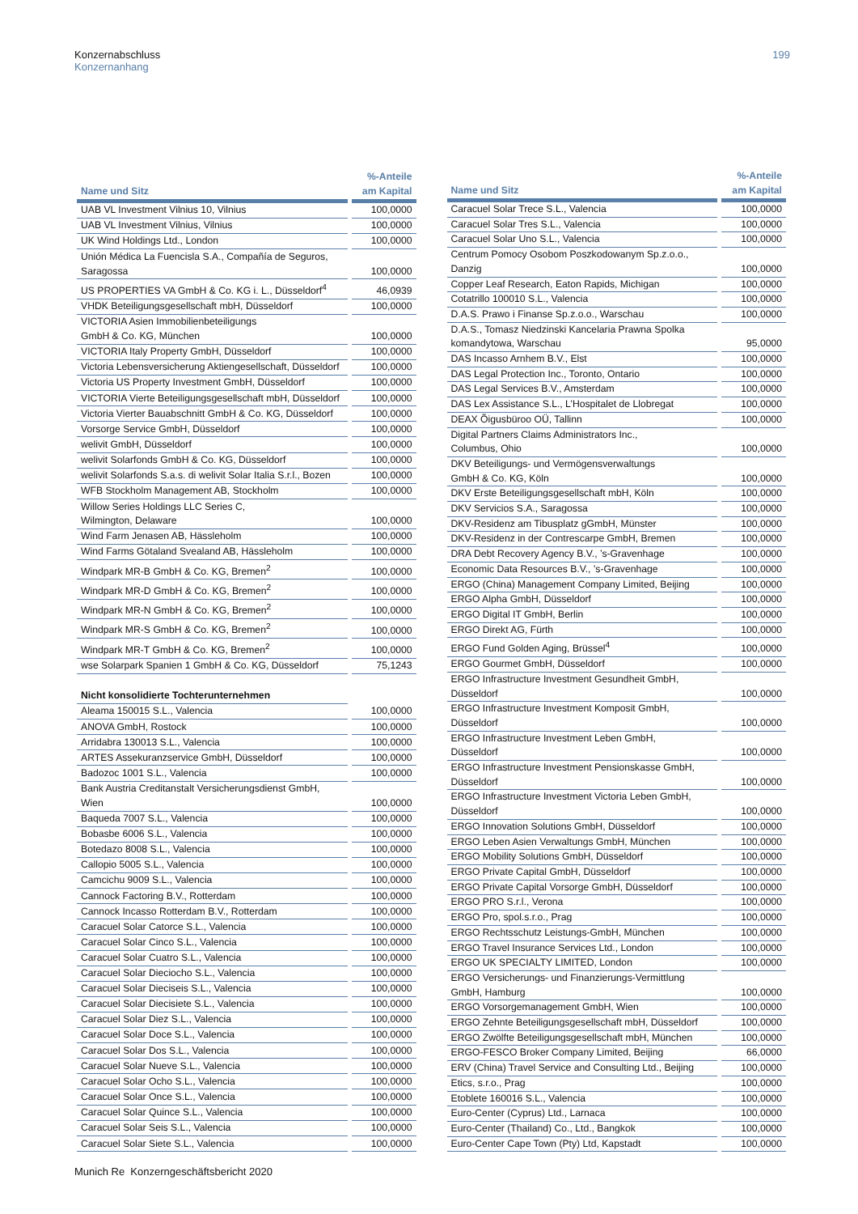Konzernabschluss
Konzernanhang
199
| Name und Sitz | %-Anteile am Kapital |
| --- | --- |
| UAB VL Investment Vilnius 10, Vilnius | 100,0000 |
| UAB VL Investment Vilnius, Vilnius | 100,0000 |
| UK Wind Holdings Ltd., London | 100,0000 |
| Unión Médica La Fuencisla S.A., Compañía de Seguros, Saragossa | 100,0000 |
| US PROPERTIES VA GmbH & Co. KG i. L., Düsseldorf<sup>4</sup> | 46,0939 |
| VHDK Beteiligungsgesellschaft mbH, Düsseldorf | 100,0000 |
| VICTORIA Asien Immobilienbeteiligungs GmbH & Co. KG, München | 100,0000 |
| VICTORIA Italy Property GmbH, Düsseldorf | 100,0000 |
| Victoria Lebensversicherung Aktiengesellschaft, Düsseldorf | 100,0000 |
| Victoria US Property Investment GmbH, Düsseldorf | 100,0000 |
| VICTORIA Vierte Beteiligungsgesellschaft mbH, Düsseldorf | 100,0000 |
| Victoria Vierter Bauabschnitt GmbH & Co. KG, Düsseldorf | 100,0000 |
| Vorsorge Service GmbH, Düsseldorf | 100,0000 |
| welivit GmbH, Düsseldorf | 100,0000 |
| welivit Solarfonds GmbH & Co. KG, Düsseldorf | 100,0000 |
| welivit Solarfonds S.a.s. di welivit Solar Italia S.r.l., Bozen | 100,0000 |
| WFB Stockholm Management AB, Stockholm | 100,0000 |
| Willow Series Holdings LLC Series C, Wilmington, Delaware | 100,0000 |
| Wind Farm Jenasen AB, Hässleholm | 100,0000 |
| Wind Farms Götaland Svealand AB, Hässleholm | 100,0000 |
| Windpark MR-B GmbH & Co. KG, Bremen<sup>2</sup> | 100,0000 |
| Windpark MR-D GmbH & Co. KG, Bremen<sup>2</sup> | 100,0000 |
| Windpark MR-N GmbH & Co. KG, Bremen<sup>2</sup> | 100,0000 |
| Windpark MR-S GmbH & Co. KG, Bremen<sup>2</sup> | 100,0000 |
| Windpark MR-T GmbH & Co. KG, Bremen<sup>2</sup> | 100,0000 |
| wse Solarpark Spanien 1 GmbH & Co. KG, Düsseldorf | 75,1243 |
| Nicht konsolidierte Tochterunternehmen | |
| Aleama 150015 S.L., Valencia | 100,0000 |
| ANOVA GmbH, Rostock | 100,0000 |
| Arridabra 130013 S.L., Valencia | 100,0000 |
| ARTES Assekuranzservice GmbH, Düsseldorf | 100,0000 |
| Badozoc 1001 S.L., Valencia | 100,0000 |
| Bank Austria Creditanstalt Versicherungsdienst GmbH, Wien | 100,0000 |
| Baqueda 7007 S.L., Valencia | 100,0000 |
| Bobasbe 6006 S.L., Valencia | 100,0000 |
| Botedazo 8008 S.L., Valencia | 100,0000 |
| Callopio 5005 S.L., Valencia | 100,0000 |
| Camcichu 9009 S.L., Valencia | 100,0000 |
| Cannock Factoring B.V., Rotterdam | 100,0000 |
| Cannock Incasso Rotterdam B.V., Rotterdam | 100,0000 |
| Caracuel Solar Catorce S.L., Valencia | 100,0000 |
| Caracuel Solar Cinco S.L., Valencia | 100,0000 |
| Caracuel Solar Cuatro S.L., Valencia | 100,0000 |
| Caracuel Solar Dieciocho S.L., Valencia | 100,0000 |
| Caracuel Solar Dieciseis S.L., Valencia | 100,0000 |
| Caracuel Solar Diecisiete S.L., Valencia | 100,0000 |
| Caracuel Solar Diez S.L., Valencia | 100,0000 |
| Caracuel Solar Doce S.L., Valencia | 100,0000 |
| Caracuel Solar Dos S.L., Valencia | 100,0000 |
| Caracuel Solar Nueve S.L., Valencia | 100,0000 |
| Caracuel Solar Ocho S.L., Valencia | 100,0000 |
| Caracuel Solar Once S.L., Valencia | 100,0000 |
| Caracuel Solar Quince S.L., Valencia | 100,0000 |
| Caracuel Solar Seis S.L., Valencia | 100,0000 |
| Caracuel Solar Siete S.L., Valencia | 100,0000 |
| Name und Sitz | %-Anteile am Kapital |
| --- | --- |
| Caracuel Solar Trece S.L., Valencia | 100,0000 |
| Caracuel Solar Tres S.L., Valencia | 100,0000 |
| Caracuel Solar Uno S.L., Valencia | 100,0000 |
| Centrum Pomocy Osobom Poszkodowanym Sp.z.o.o., Danzig | 100,0000 |
| Copper Leaf Research, Eaton Rapids, Michigan | 100,0000 |
| Cotatrillo 100010 S.L., Valencia | 100,0000 |
| D.A.S. Prawo i Finanse Sp.z.o.o., Warschau | 100,0000 |
| D.A.S., Tomasz Niedzinski Kancelaria Prawna Spolka komandytowa, Warschau | 95,0000 |
| DAS Incasso Arnhem B.V., Elst | 100,0000 |
| DAS Legal Protection Inc., Toronto, Ontario | 100,0000 |
| DAS Legal Services B.V., Amsterdam | 100,0000 |
| DAS Lex Assistance S.L., L’Hospitalet de Llobregat | 100,0000 |
| DEAX Õigusbüroo OÜ, Tallinn | 100,0000 |
| Digital Partners Claims Administrators Inc., Columbus, Ohio | 100,0000 |
| DKV Beteiligungs- und Vermögensverwaltungs GmbH & Co. KG, Köln | 100,0000 |
| DKV Erste Beteiligungsgesellschaft mbH, Köln | 100,0000 |
| DKV Servicios S.A., Saragossa | 100,0000 |
| DKV-Residenz am Tibusplatz gGmbH, Münster | 100,0000 |
| DKV-Residenz in der Contrescarpe GmbH, Bremen | 100,0000 |
| DRA Debt Recovery Agency B.V., ’s-Gravenhage | 100,0000 |
| Economic Data Resources B.V., ’s-Gravenhage | 100,0000 |
| ERGO (China) Management Company Limited, Beijing | 100,0000 |
| ERGO Alpha GmbH, Düsseldorf | 100,0000 |
| ERGO Digital IT GmbH, Berlin | 100,0000 |
| ERGO Direkt AG, Fürth | 100,0000 |
| ERGO Fund Golden Aging, Brüssel<sup>4</sup> | 100,0000 |
| ERGO Gourmet GmbH, Düsseldorf | 100,0000 |
| ERGO Infrastructure Investment Gesundheit GmbH, Düsseldorf | 100,0000 |
| ERGO Infrastructure Investment Komposit GmbH, Düsseldorf | 100,0000 |
| ERGO Infrastructure Investment Leben GmbH, Düsseldorf | 100,0000 |
| ERGO Infrastructure Investment Pensionskasse GmbH, Düsseldorf | 100,0000 |
| ERGO Infrastructure Investment Victoria Leben GmbH, Düsseldorf | 100,0000 |
| ERGO Innovation Solutions GmbH, Düsseldorf | 100,0000 |
| ERGO Leben Asien Verwaltungs GmbH, München | 100,0000 |
| ERGO Mobility Solutions GmbH, Düsseldorf | 100,0000 |
| ERGO Private Capital GmbH, Düsseldorf | 100,0000 |
| ERGO Private Capital Vorsorge GmbH, Düsseldorf | 100,0000 |
| ERGO PRO S.r.l., Verona | 100,0000 |
| ERGO Pro, spol.s.r.o., Prag | 100,0000 |
| ERGO Rechtsschutz Leistungs-GmbH, München | 100,0000 |
| ERGO Travel Insurance Services Ltd., London | 100,0000 |
| ERGO UK SPECIALTY LIMITED, London | 100,0000 |
| ERGO Versicherungs- und Finanzierungs-Vermittlung GmbH, Hamburg | 100,0000 |
| ERGO Vorsorgemanagement GmbH, Wien | 100,0000 |
| ERGO Zehnte Beteiligungsgesellschaft mbH, Düsseldorf | 100,0000 |
| ERGO Zwölfte Beteiligungsgesellschaft mbH, München | 100,0000 |
| ERGO-FESCO Broker Company Limited, Beijing | 66,0000 |
| ERV (China) Travel Service and Consulting Ltd., Beijing | 100,0000 |
| Etics, s.r.o., Prag | 100,0000 |
| Etoblete 160016 S.L., Valencia | 100,0000 |
| Euro-Center (Cyprus) Ltd., Larnaca | 100,0000 |
| Euro-Center (Thailand) Co., Ltd., Bangkok | 100,0000 |
| Euro-Center Cape Town (Pty) Ltd, Kapstadt | 100,0000 |
Munich Re Konzerngeschäftsbericht 2020